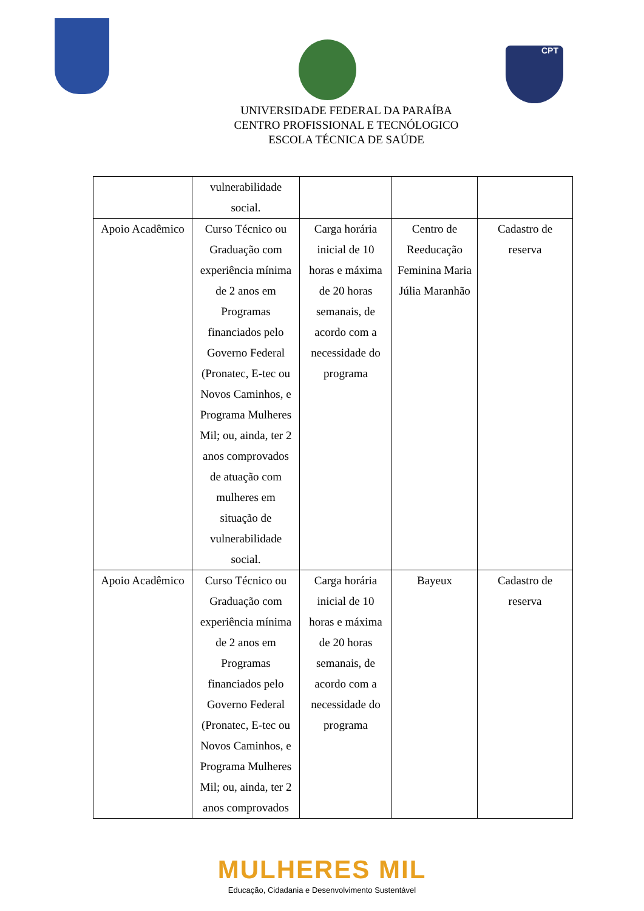CPT
UNIVERSIDADE FEDERAL DA PARAÍBA
CENTRO PROFISSIONAL E TECNÓLOGICO
ESCOLA TÉCNICA DE SAÚDE
| | vulnerabilidade social. | | | |
| Apoio Acadêmico | Curso Técnico ou Graduação com experiência mínima de 2 anos em Programas financiados pelo Governo Federal (Pronatec, E-tec ou Novos Caminhos, e Programa Mulheres Mil; ou, ainda, ter 2 anos comprovados de atuação com mulheres em situação de vulnerabilidade social. | Carga horária inicial de 10 horas e máxima de 20 horas semanais, de acordo com a necessidade do programa | Centro de Reeducação Feminina Maria Júlia Maranhão | Cadastro de reserva |
| Apoio Acadêmico | Curso Técnico ou Graduação com experiência mínima de 2 anos em Programas financiados pelo Governo Federal (Pronatec, E-tec ou Novos Caminhos, e Programa Mulheres Mil; ou, ainda, ter 2 anos comprovados | Carga horária inicial de 10 horas e máxima de 20 horas semanais, de acordo com a necessidade do programa | Bayeux | Cadastro de reserva |
MULHERES MIL
Educação, Cidadania e Desenvolvimento Sustentável